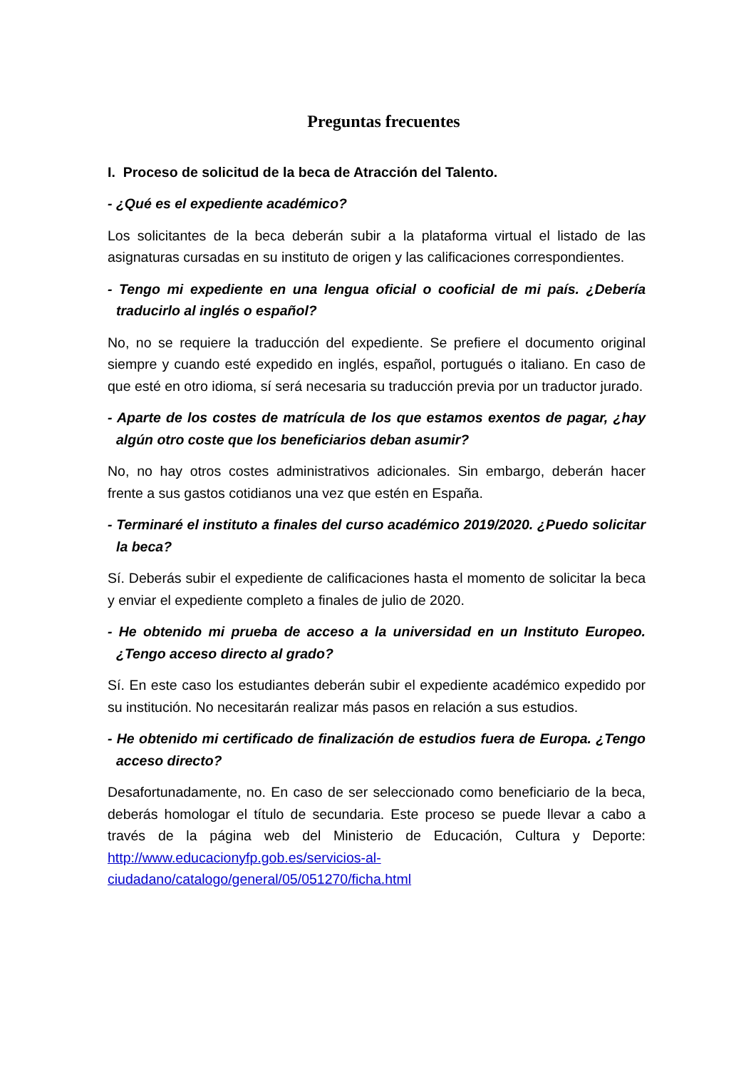Preguntas frecuentes
I. Proceso de solicitud de la beca de Atracción del Talento.
- ¿Qué es el expediente académico?
Los solicitantes de la beca deberán subir a la plataforma virtual el listado de las asignaturas cursadas en su instituto de origen y las calificaciones correspondientes.
- Tengo mi expediente en una lengua oficial o cooficial de mi país. ¿Debería traducirlo al inglés o español?
No, no se requiere la traducción del expediente. Se prefiere el documento original siempre y cuando esté expedido en inglés, español, portugués o italiano. En caso de que esté en otro idioma, sí será necesaria su traducción previa por un traductor jurado.
- Aparte de los costes de matrícula de los que estamos exentos de pagar, ¿hay algún otro coste que los beneficiarios deban asumir?
No, no hay otros costes administrativos adicionales. Sin embargo, deberán hacer frente a sus gastos cotidianos una vez que estén en España.
- Terminaré el instituto a finales del curso académico 2019/2020. ¿Puedo solicitar la beca?
Sí. Deberás subir el expediente de calificaciones hasta el momento de solicitar la beca y enviar el expediente completo a finales de julio de 2020.
- He obtenido mi prueba de acceso a la universidad en un Instituto Europeo. ¿Tengo acceso directo al grado?
Sí. En este caso los estudiantes deberán subir el expediente académico expedido por su institución. No necesitarán realizar más pasos en relación a sus estudios.
- He obtenido mi certificado de finalización de estudios fuera de Europa. ¿Tengo acceso directo?
Desafortunadamente, no. En caso de ser seleccionado como beneficiario de la beca, deberás homologar el título de secundaria. Este proceso se puede llevar a cabo a través de la página web del Ministerio de Educación, Cultura y Deporte: http://www.educacionyfp.gob.es/servicios-al-
ciudadano/catalogo/general/05/051270/ficha.html